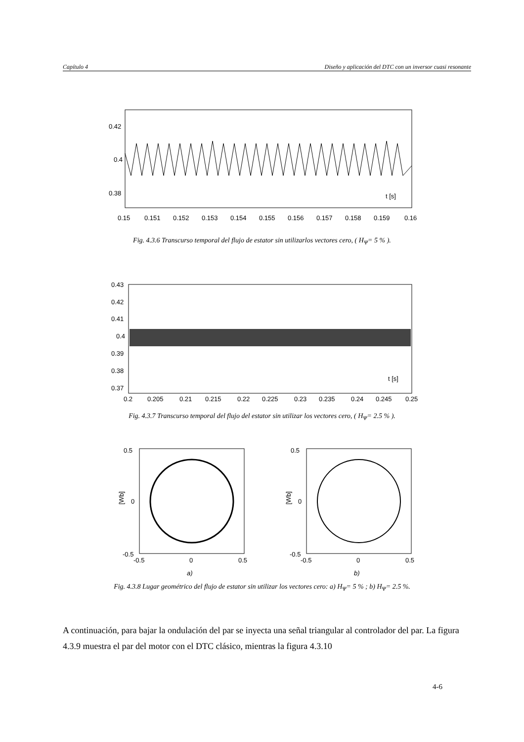Capítulo 4 Diseño y aplicación del DTC con un inversor cuasi resonante
0.42
0.4
0.38
t [s]
0.15
0.151
0.152
0.153
0.154
0.155
0.156
0.157
0.158
0.159
0.16
Fig. 4.3.6 Transcurso temporal del flujo de estator sin utilizarlos vectores cero, ( H<sub>Ψ</sub>= 5 % ).
0.43
0.42
0.41
0.4
0.39
0.38
0.37
t [s]
0.2
0.205
0.21
0.215
0.22
0.225
0.23
0.235
0.24
0.245
0.25
Fig. 4.3.7 Transcurso temporal del flujo del estator sin utilizar los vectores cero, ( H<sub>Ψ</sub>= 2.5 % ).
0.5
0
-0.5
[Wb]
-0.5
0
0.5
a)
0.5
0
-0.5
[Wb]
-0.5
0
0.5
b)
Fig. 4.3.8 Lugar geométrico del flujo de estator sin utilizar los vectores cero: a) H<sub>Ψ</sub>= 5 % ; b) H<sub>Ψ</sub>= 2.5 %.
A continuación, para bajar la ondulación del par se inyecta una señal triangular al controlador del par. La figura 4.3.9 muestra el par del motor con el DTC clásico, mientras la figura 4.3.10
4-6